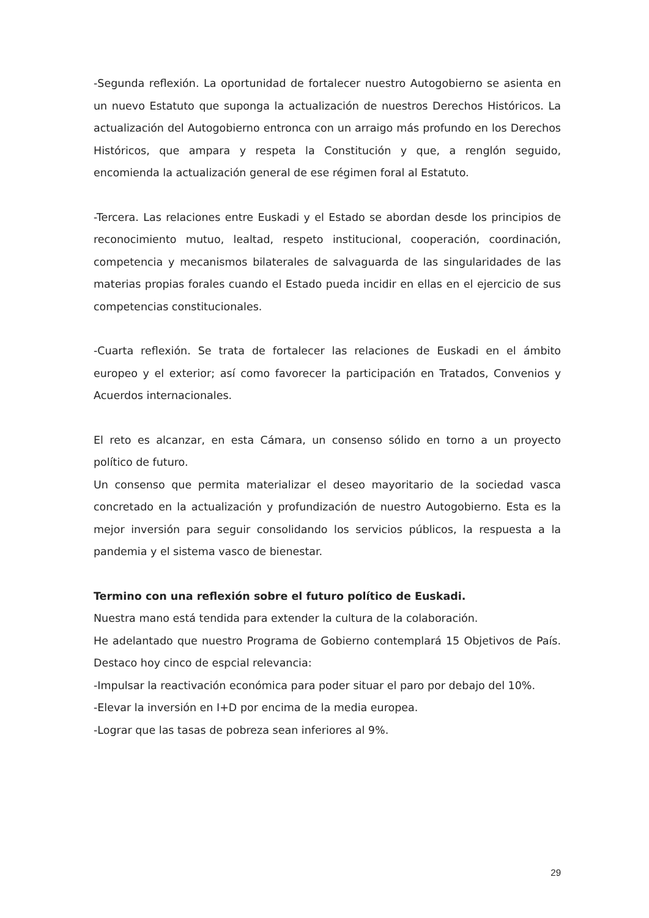-Segunda reflexión. La oportunidad de fortalecer nuestro Autogobierno se asienta en un nuevo Estatuto que suponga la actualización de nuestros Derechos Históricos. La actualización del Autogobierno entronca con un arraigo más profundo en los Derechos Históricos, que ampara y respeta la Constitución y que, a renglón seguido, encomienda la actualización general de ese régimen foral al Estatuto.
-Tercera. Las relaciones entre Euskadi y el Estado se abordan desde los principios de reconocimiento mutuo, lealtad, respeto institucional, cooperación, coordinación, competencia y mecanismos bilaterales de salvaguarda de las singularidades de las materias propias forales cuando el Estado pueda incidir en ellas en el ejercicio de sus competencias constitucionales.
-Cuarta reflexión. Se trata de fortalecer las relaciones de Euskadi en el ámbito europeo y el exterior; así como favorecer la participación en Tratados, Convenios y Acuerdos internacionales.
El reto es alcanzar, en esta Cámara, un consenso sólido en torno a un proyecto político de futuro.
Un consenso que permita materializar el deseo mayoritario de la sociedad vasca concretado en la actualización y profundización de nuestro Autogobierno. Esta es la mejor inversión para seguir consolidando los servicios públicos, la respuesta a la pandemia y el sistema vasco de bienestar.
Termino con una reflexión sobre el futuro político de Euskadi.
Nuestra mano está tendida para extender la cultura de la colaboración.
He adelantado que nuestro Programa de Gobierno contemplará 15 Objetivos de País. Destaco hoy cinco de espcial relevancia:
-Impulsar la reactivación económica para poder situar el paro por debajo del 10%.
-Elevar la inversión en I+D por encima de la media europea.
-Lograr que las tasas de pobreza sean inferiores al 9%.
29